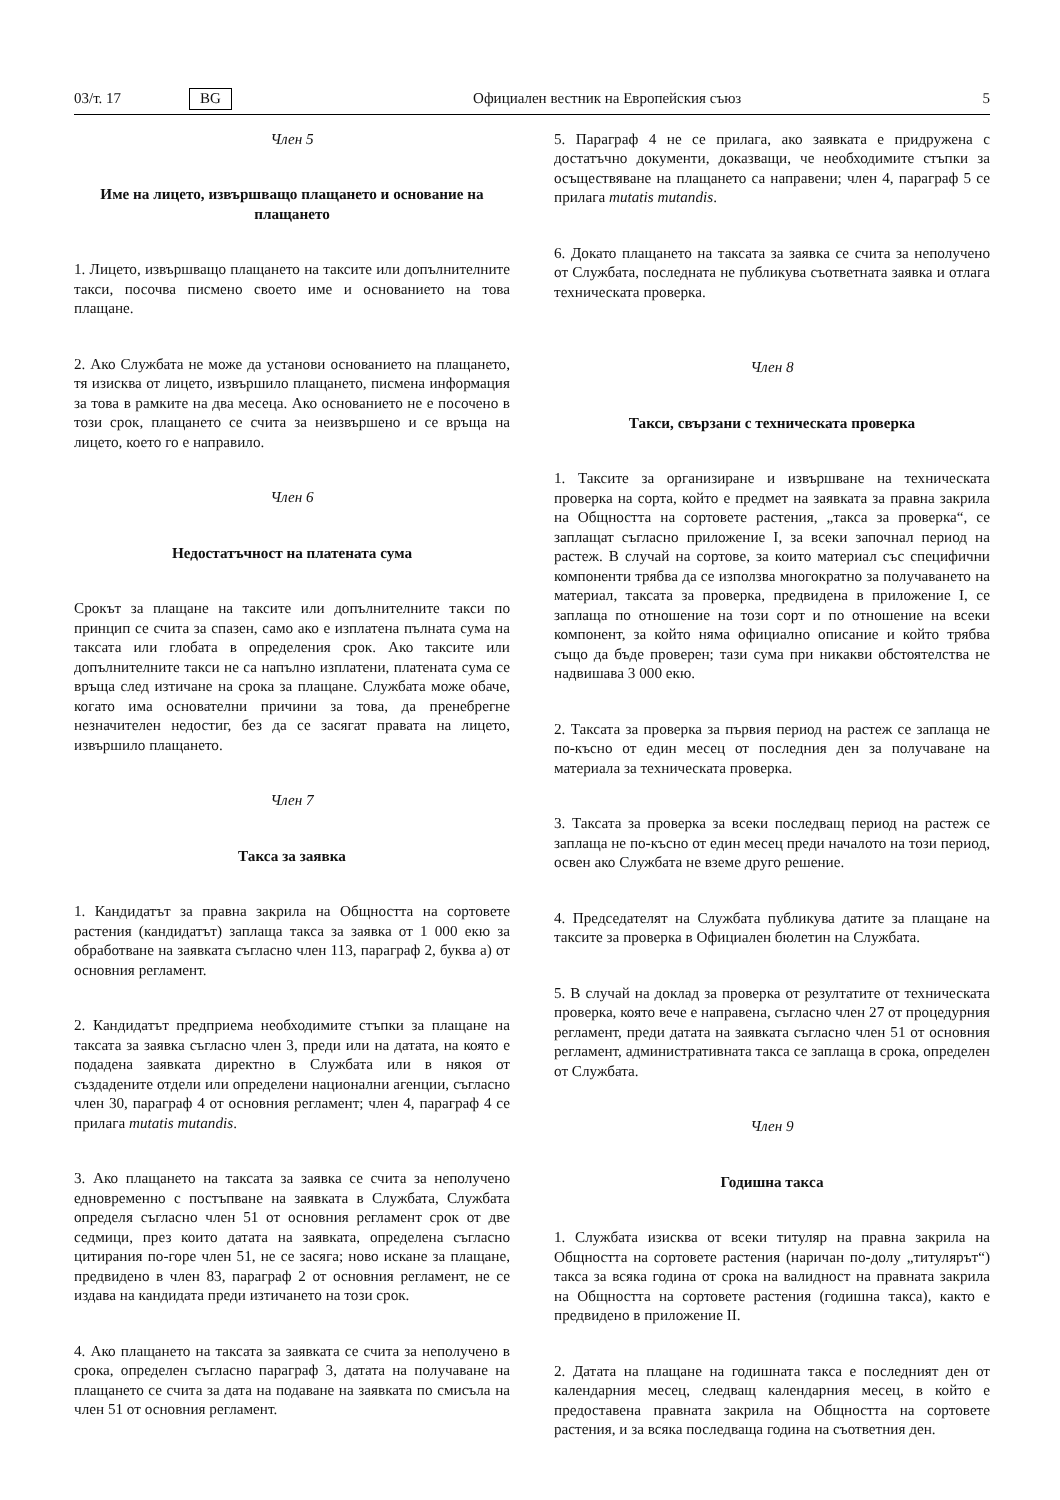03/т. 17 BG Официален вестник на Европейския съюз 5
Член 5
Име на лицето, извършващо плащането и основание на плащането
1. Лицето, извършващо плащането на таксите или допълнителните такси, посочва писмено своето име и основанието на това плащане.
2. Ако Службата не може да установи основанието на плащането, тя изисква от лицето, извършило плащането, писмена информация за това в рамките на два месеца. Ако основанието не е посочено в този срок, плащането се счита за неизвършено и се връща на лицето, което го е направило.
Член 6
Недостатъчност на платената сума
Срокът за плащане на таксите или допълнителните такси по принцип се счита за спазен, само ако е изплатена пълната сума на таксата или глобата в определения срок. Ако таксите или допълнителните такси не са напълно изплатени, платената сума се връща след изтичане на срока за плащане. Службата може обаче, когато има основателни причини за това, да пренебрегне незначителен недостиг, без да се засягат правата на лицето, извършило плащането.
Член 7
Такса за заявка
1. Кандидатът за правна закрила на Общността на сортовете растения (кандидатът) заплаща такса за заявка от 1 000 екю за обработване на заявката съгласно член 113, параграф 2, буква а) от основния регламент.
2. Кандидатът предприема необходимите стъпки за плащане на таксата за заявка съгласно член 3, преди или на датата, на която е подадена заявката директно в Службата или в някоя от създадените отдели или определени национални агенции, съгласно член 30, параграф 4 от основния регламент; член 4, параграф 4 се прилага mutatis mutandis.
3. Ако плащането на таксата за заявка се счита за неполучено едновременно с постъпване на заявката в Службата, Службата определя съгласно член 51 от основния регламент срок от две седмици, през които датата на заявката, определена съгласно цитирания по-горе член 51, не се засяга; ново искане за плащане, предвидено в член 83, параграф 2 от основния регламент, не се издава на кандидата преди изтичането на този срок.
4. Ако плащането на таксата за заявката се счита за неполучено в срока, определен съгласно параграф 3, датата на получаване на плащането се счита за дата на подаване на заявката по смисъла на член 51 от основния регламент.
5. Параграф 4 не се прилага, ако заявката е придружена с достатъчно документи, доказващи, че необходимите стъпки за осъществяване на плащането са направени; член 4, параграф 5 се прилага mutatis mutandis.
6. Докато плащането на таксата за заявка се счита за неполучено от Службата, последната не публикува съответната заявка и отлага техническата проверка.
Член 8
Такси, свързани с техническата проверка
1. Таксите за организиране и извършване на техническата проверка на сорта, който е предмет на заявката за правна закрила на Общността на сортовете растения, „такса за проверка“, се заплащат съгласно приложение I, за всеки започнал период на растеж. В случай на сортове, за които материал със специфични компоненти трябва да се използва многократно за получаването на материал, таксата за проверка, предвидена в приложение I, се заплаща по отношение на този сорт и по отношение на всеки компонент, за който няма официално описание и който трябва също да бъде проверен; тази сума при никакви обстоятелства не надвишава 3 000 екю.
2. Таксата за проверка за първия период на растеж се заплаща не по-късно от един месец от последния ден за получаване на материала за техническата проверка.
3. Таксата за проверка за всеки последващ период на растеж се заплаща не по-късно от един месец преди началото на този период, освен ако Службата не вземе друго решение.
4. Председателят на Службата публикува датите за плащане на таксите за проверка в Официален бюлетин на Службата.
5. В случай на доклад за проверка от резултатите от техническата проверка, която вече е направена, съгласно член 27 от процедурния регламент, преди датата на заявката съгласно член 51 от основния регламент, административната такса се заплаща в срока, определен от Службата.
Член 9
Годишна такса
1. Службата изисква от всеки титуляр на правна закрила на Общността на сортовете растения (наричан по-долу „титулярът“) такса за всяка година от срока на валидност на правната закрила на Общността на сортовете растения (годишна такса), както е предвидено в приложение II.
2. Датата на плащане на годишната такса е последният ден от календарния месец, следващ календарния месец, в който е предоставена правната закрила на Общността на сортовете растения, и за всяка последваща година на съответния ден.